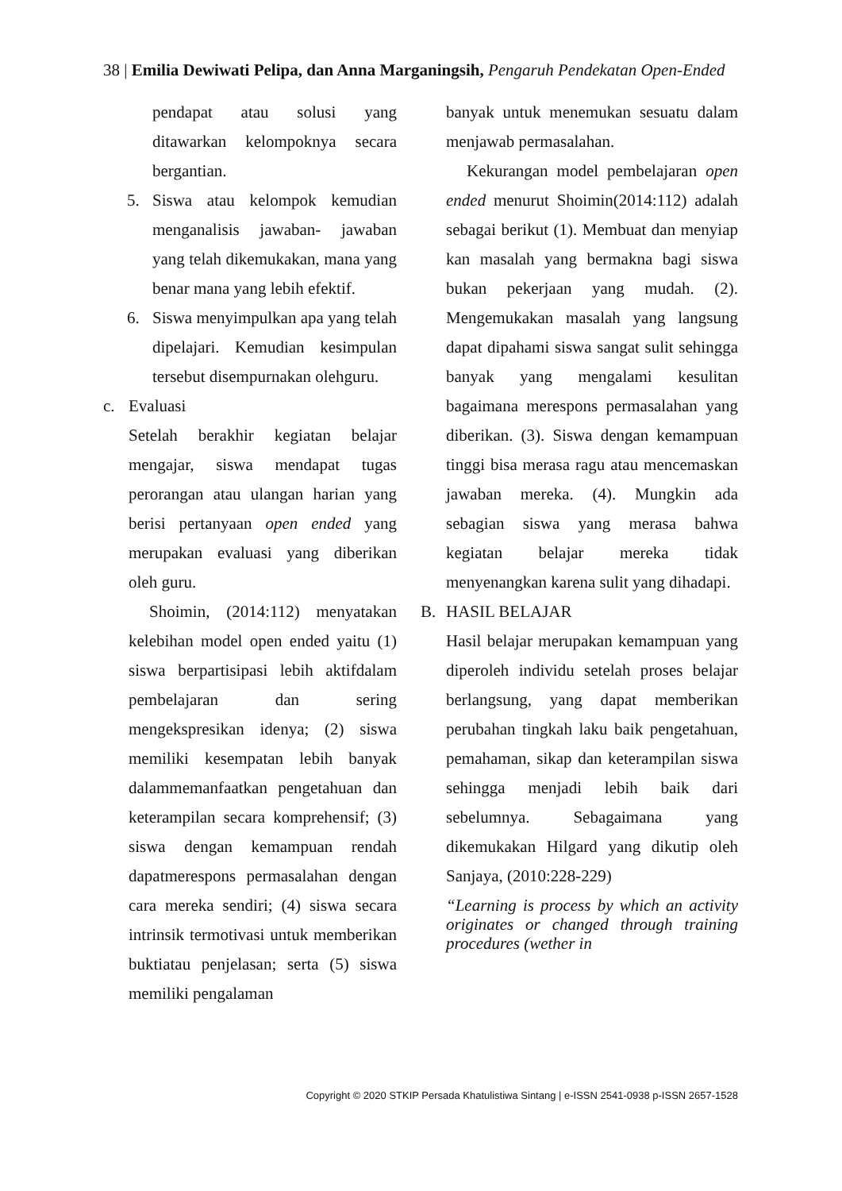38 | Emilia Dewiwati Pelipa, dan Anna Marganingsih, Pengaruh Pendekatan Open-Ended
pendapat atau solusi yang ditawarkan kelompoknya secara bergantian.
5. Siswa atau kelompok kemudian menganalisis jawaban- jawaban yang telah dikemukakan, mana yang benar mana yang lebih efektif.
6. Siswa menyimpulkan apa yang telah dipelajari. Kemudian kesimpulan tersebut disempurnakan olehguru.
c. Evaluasi
Setelah berakhir kegiatan belajar mengajar, siswa mendapat tugas perorangan atau ulangan harian yang berisi pertanyaan open ended yang merupakan evaluasi yang diberikan oleh guru.
Shoimin, (2014:112) menyatakan kelebihan model open ended yaitu (1) siswa berpartisipasi lebih aktifdalam pembelajaran dan sering mengekspresikan idenya; (2) siswa memiliki kesempatan lebih banyak dalammemanfaatkan pengetahuan dan keterampilan secara komprehensif; (3) siswa dengan kemampuan rendah dapatmerespons permasalahan dengan cara mereka sendiri; (4) siswa secara intrinsik termotivasi untuk memberikan buktiatau penjelasan; serta (5) siswa memiliki pengalaman
banyak untuk menemukan sesuatu dalam menjawab permasalahan.
Kekurangan model pembelajaran open ended menurut Shoimin(2014:112) adalah sebagai berikut (1). Membuat dan menyiap kan masalah yang bermakna bagi siswa bukan pekerjaan yang mudah. (2). Mengemukakan masalah yang langsung dapat dipahami siswa sangat sulit sehingga banyak yang mengalami kesulitan bagaimana merespons permasalahan yang diberikan. (3). Siswa dengan kemampuan tinggi bisa merasa ragu atau mencemaskan jawaban mereka. (4). Mungkin ada sebagian siswa yang merasa bahwa kegiatan belajar mereka tidak menyenangkan karena sulit yang dihadapi.
B. HASIL BELAJAR
Hasil belajar merupakan kemampuan yang diperoleh individu setelah proses belajar berlangsung, yang dapat memberikan perubahan tingkah laku baik pengetahuan, pemahaman, sikap dan keterampilan siswa sehingga menjadi lebih baik dari sebelumnya. Sebagaimana yang dikemukakan Hilgard yang dikutip oleh Sanjaya, (2010:228-229)
“Learning is process by which an activity originates or changed through training procedures (wether in
Copyright © 2020 STKIP Persada Khatulistiwa Sintang | e-ISSN 2541-0938 p-ISSN 2657-1528